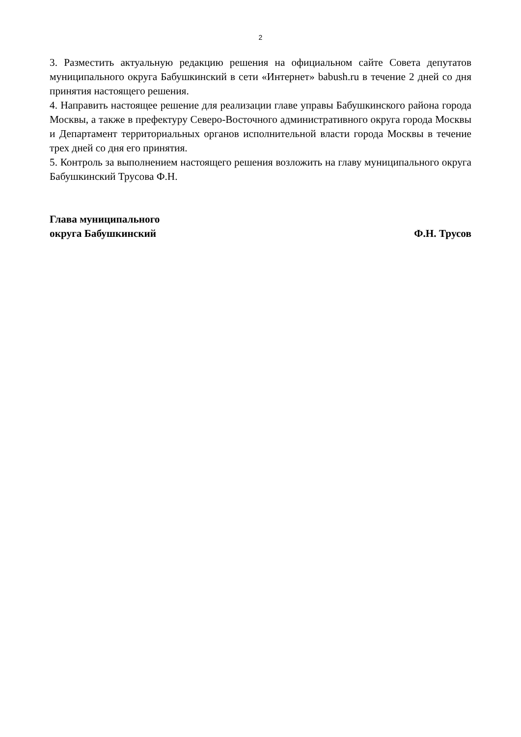2
3. Разместить актуальную редакцию решения на официальном сайте Совета депутатов муниципального округа Бабушкинский в сети «Интернет» babush.ru в течение 2 дней со дня принятия настоящего решения.
4. Направить настоящее решение для реализации главе управы Бабушкинского района города Москвы, а также в префектуру Северо-Восточного административного округа города Москвы и Департамент территориальных органов исполнительной власти города Москвы в течение трех дней со дня его принятия.
5. Контроль за выполнением настоящего решения возложить на главу муниципального округа Бабушкинский Трусова Ф.Н.
Глава муниципального
округа Бабушкинский
Ф.Н. Трусов